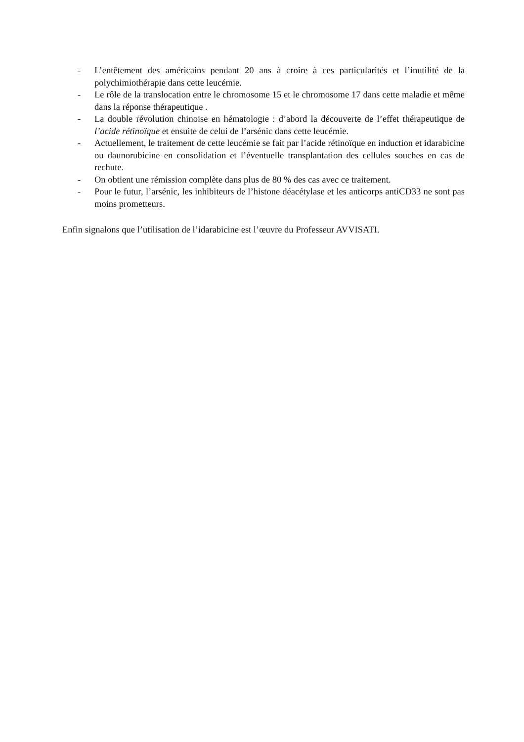- L’entêtement des américains pendant 20 ans à croire à ces particularités et l’inutilité de la polychimiothérapie dans cette leucémie.
- Le rôle de la translocation entre le chromosome 15 et le chromosome 17 dans cette maladie et même dans la réponse thérapeutique .
- La double révolution chinoise en hématologie : d’abord la découverte de l’effet thérapeutique de l’acide rétinoïque et ensuite de celui de l’arsénic dans cette leucémie.
- Actuellement, le traitement de cette leucémie se fait par l’acide rétinoïque en induction et idarabicine ou daunorubicine en consolidation et l’éventuelle transplantation des cellules souches en cas de rechute.
- On obtient une rémission complète dans plus de 80 % des cas avec ce traitement.
- Pour le futur, l’arsénic, les inhibiteurs de l’histone déacétylase et les anticorps antiCD33 ne sont pas moins prometteurs.
Enfin signalons que l’utilisation de l’idarabicine est l’œuvre du Professeur AVVISATI.